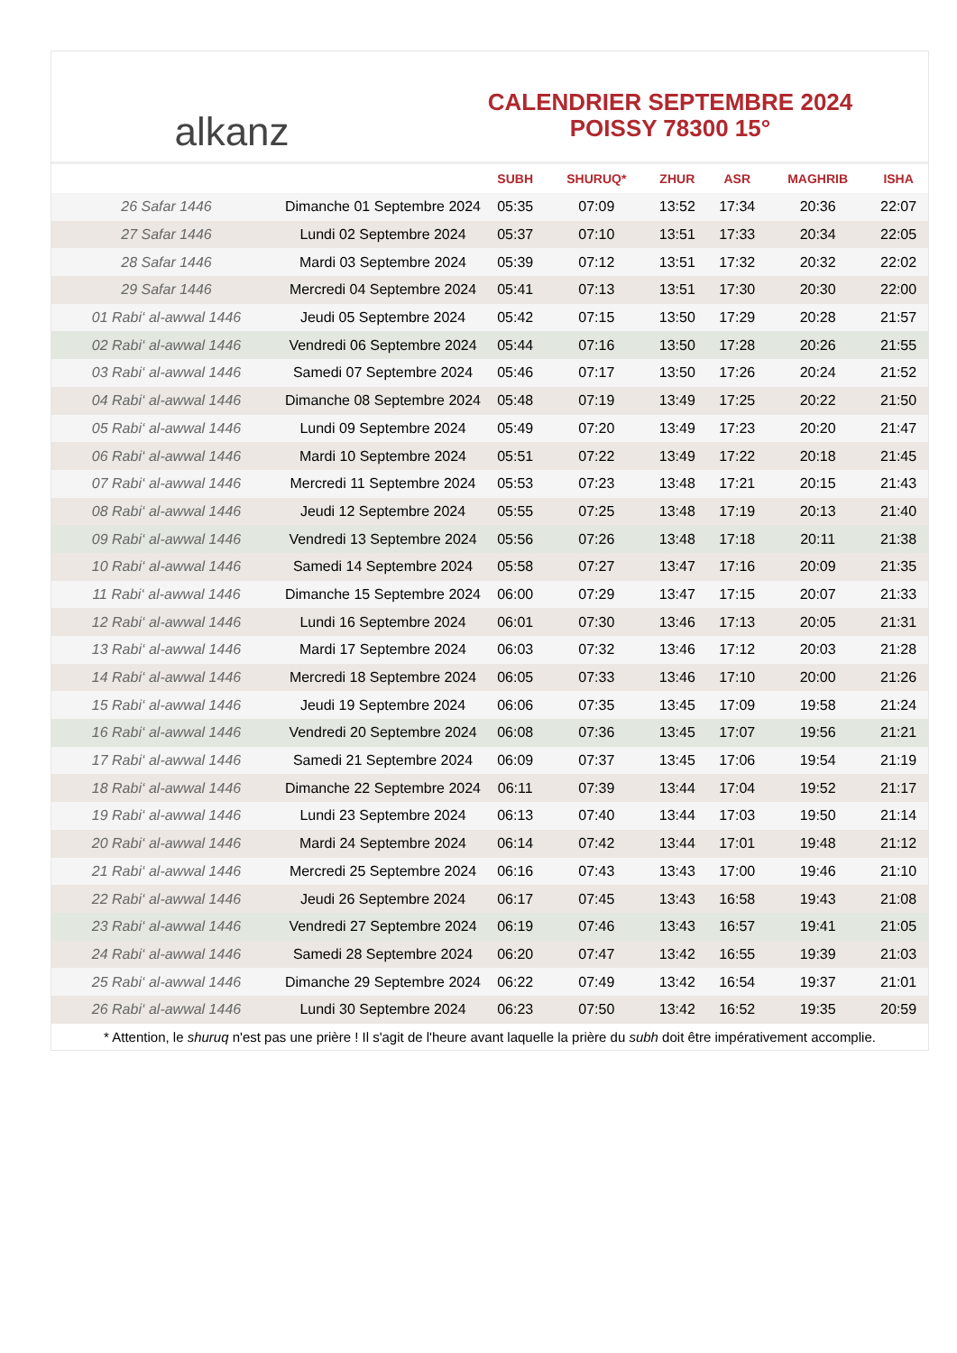alkanz
CALENDRIER SEPTEMBRE 2024
POISSY 78300 15°
| | | SUBH | SHURUQ* | ZHUR | ASR | MAGHRIB | ISHA |
| --- | --- | --- | --- | --- | --- | --- | --- |
| 26 Safar 1446 | Dimanche 01 Septembre 2024 | 05:35 | 07:09 | 13:52 | 17:34 | 20:36 | 22:07 |
| 27 Safar 1446 | Lundi 02 Septembre 2024 | 05:37 | 07:10 | 13:51 | 17:33 | 20:34 | 22:05 |
| 28 Safar 1446 | Mardi 03 Septembre 2024 | 05:39 | 07:12 | 13:51 | 17:32 | 20:32 | 22:02 |
| 29 Safar 1446 | Mercredi 04 Septembre 2024 | 05:41 | 07:13 | 13:51 | 17:30 | 20:30 | 22:00 |
| 01 Rabi‘ al-awwal 1446 | Jeudi 05 Septembre 2024 | 05:42 | 07:15 | 13:50 | 17:29 | 20:28 | 21:57 |
| 02 Rabi‘ al-awwal 1446 | Vendredi 06 Septembre 2024 | 05:44 | 07:16 | 13:50 | 17:28 | 20:26 | 21:55 |
| 03 Rabi‘ al-awwal 1446 | Samedi 07 Septembre 2024 | 05:46 | 07:17 | 13:50 | 17:26 | 20:24 | 21:52 |
| 04 Rabi‘ al-awwal 1446 | Dimanche 08 Septembre 2024 | 05:48 | 07:19 | 13:49 | 17:25 | 20:22 | 21:50 |
| 05 Rabi‘ al-awwal 1446 | Lundi 09 Septembre 2024 | 05:49 | 07:20 | 13:49 | 17:23 | 20:20 | 21:47 |
| 06 Rabi‘ al-awwal 1446 | Mardi 10 Septembre 2024 | 05:51 | 07:22 | 13:49 | 17:22 | 20:18 | 21:45 |
| 07 Rabi‘ al-awwal 1446 | Mercredi 11 Septembre 2024 | 05:53 | 07:23 | 13:48 | 17:21 | 20:15 | 21:43 |
| 08 Rabi‘ al-awwal 1446 | Jeudi 12 Septembre 2024 | 05:55 | 07:25 | 13:48 | 17:19 | 20:13 | 21:40 |
| 09 Rabi‘ al-awwal 1446 | Vendredi 13 Septembre 2024 | 05:56 | 07:26 | 13:48 | 17:18 | 20:11 | 21:38 |
| 10 Rabi‘ al-awwal 1446 | Samedi 14 Septembre 2024 | 05:58 | 07:27 | 13:47 | 17:16 | 20:09 | 21:35 |
| 11 Rabi‘ al-awwal 1446 | Dimanche 15 Septembre 2024 | 06:00 | 07:29 | 13:47 | 17:15 | 20:07 | 21:33 |
| 12 Rabi‘ al-awwal 1446 | Lundi 16 Septembre 2024 | 06:01 | 07:30 | 13:46 | 17:13 | 20:05 | 21:31 |
| 13 Rabi‘ al-awwal 1446 | Mardi 17 Septembre 2024 | 06:03 | 07:32 | 13:46 | 17:12 | 20:03 | 21:28 |
| 14 Rabi‘ al-awwal 1446 | Mercredi 18 Septembre 2024 | 06:05 | 07:33 | 13:46 | 17:10 | 20:00 | 21:26 |
| 15 Rabi‘ al-awwal 1446 | Jeudi 19 Septembre 2024 | 06:06 | 07:35 | 13:45 | 17:09 | 19:58 | 21:24 |
| 16 Rabi‘ al-awwal 1446 | Vendredi 20 Septembre 2024 | 06:08 | 07:36 | 13:45 | 17:07 | 19:56 | 21:21 |
| 17 Rabi‘ al-awwal 1446 | Samedi 21 Septembre 2024 | 06:09 | 07:37 | 13:45 | 17:06 | 19:54 | 21:19 |
| 18 Rabi‘ al-awwal 1446 | Dimanche 22 Septembre 2024 | 06:11 | 07:39 | 13:44 | 17:04 | 19:52 | 21:17 |
| 19 Rabi‘ al-awwal 1446 | Lundi 23 Septembre 2024 | 06:13 | 07:40 | 13:44 | 17:03 | 19:50 | 21:14 |
| 20 Rabi‘ al-awwal 1446 | Mardi 24 Septembre 2024 | 06:14 | 07:42 | 13:44 | 17:01 | 19:48 | 21:12 |
| 21 Rabi‘ al-awwal 1446 | Mercredi 25 Septembre 2024 | 06:16 | 07:43 | 13:43 | 17:00 | 19:46 | 21:10 |
| 22 Rabi‘ al-awwal 1446 | Jeudi 26 Septembre 2024 | 06:17 | 07:45 | 13:43 | 16:58 | 19:43 | 21:08 |
| 23 Rabi‘ al-awwal 1446 | Vendredi 27 Septembre 2024 | 06:19 | 07:46 | 13:43 | 16:57 | 19:41 | 21:05 |
| 24 Rabi‘ al-awwal 1446 | Samedi 28 Septembre 2024 | 06:20 | 07:47 | 13:42 | 16:55 | 19:39 | 21:03 |
| 25 Rabi‘ al-awwal 1446 | Dimanche 29 Septembre 2024 | 06:22 | 07:49 | 13:42 | 16:54 | 19:37 | 21:01 |
| 26 Rabi‘ al-awwal 1446 | Lundi 30 Septembre 2024 | 06:23 | 07:50 | 13:42 | 16:52 | 19:35 | 20:59 |
* Attention, le shuruq n'est pas une prière ! Il s'agit de l'heure avant laquelle la prière du subh doit être impérativement accomplie.